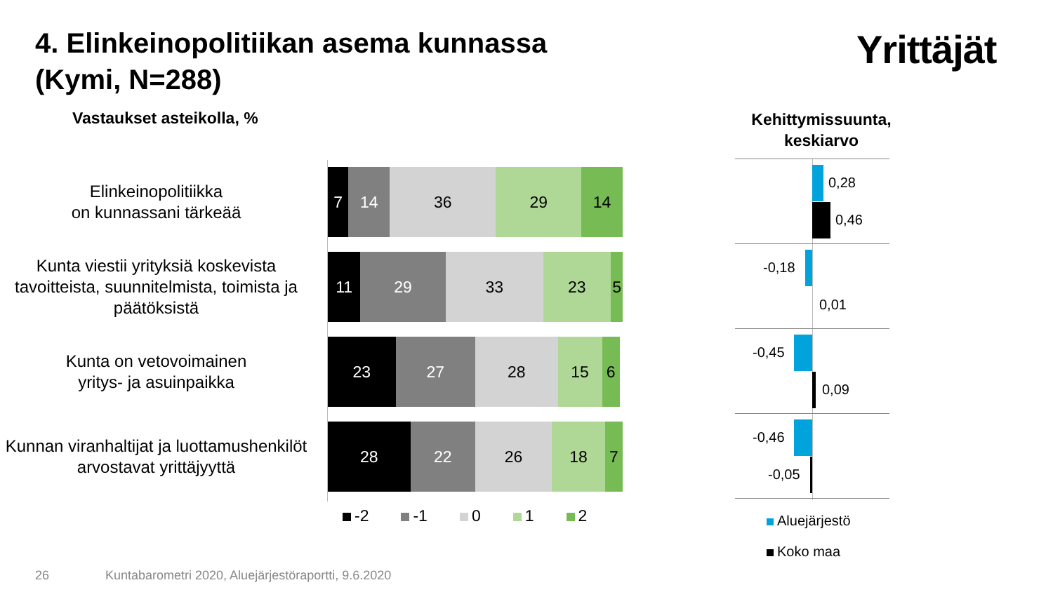4. Elinkeinopolitiikan asema kunnassa
(Kymi, N=288)
Yrittäjät
Vastaukset asteikolla, %
Kehittymissuunta, keskiarvo
Elinkeinopolitiikka
on kunnassani tärkeää
7 14 36 29 14
Kunta viestii yrityksiä koskevista tavoitteista, suunnitelmista, toimista ja päätöksistä
11 29 33 23 5
Kunta on vetovoimainen
yritys- ja asuinpaikka
23 27 28 15 6
Kunnan viranhaltijat ja luottamushenkilöt arvostavat yrittäjyyttä
28 22 26 18 7
-2 -1 0 1 2
0,28
0,46
-0,18
0,01
-0,45
0,09
-0,46
-0,05
Aluejärjestö
Koko maa
26
Kuntabarometri 2020, Aluejärjestöraportti, 9.6.2020